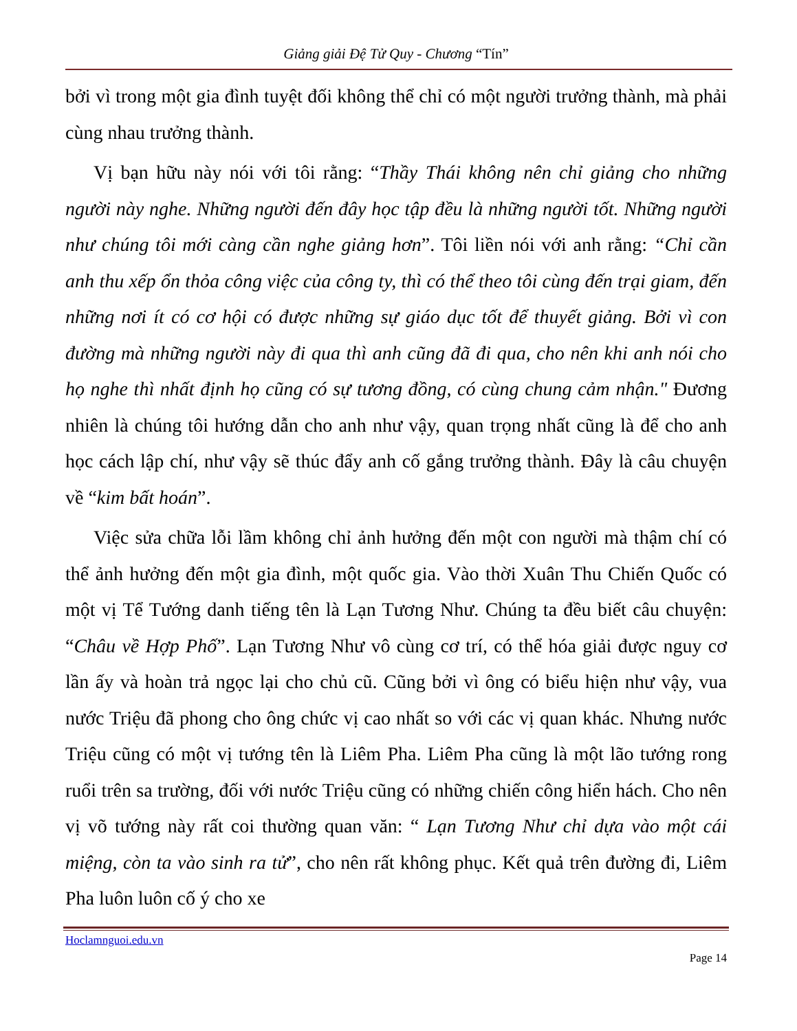Giảng giải Đệ Tử Quy - Chương “Tín”
bởi vì trong một gia đình tuyệt đối không thể chỉ có một người trưởng thành, mà phải cùng nhau trưởng thành.
Vị bạn hữu này nói với tôi rằng: “Thầy Thái không nên chỉ giảng cho những người này nghe. Những người đến đây học tập đều là những người tốt. Những người như chúng tôi mới càng cần nghe giảng hơn”. Tôi liền nói với anh rằng: “Chỉ cần anh thu xếp ổn thỏa công việc của công ty, thì có thể theo tôi cùng đến trại giam, đến những nơi ít có cơ hội có được những sự giáo dục tốt để thuyết giảng. Bởi vì con đường mà những người này đi qua thì anh cũng đã đi qua, cho nên khi anh nói cho họ nghe thì nhất định họ cũng có sự tương đồng, có cùng chung cảm nhận." Đương nhiên là chúng tôi hướng dẫn cho anh như vậy, quan trọng nhất cũng là để cho anh học cách lập chí, như vậy sẽ thúc đẩy anh cố gắng trưởng thành. Đây là câu chuyện về “kim bất hoán”.
Việc sửa chữa lỗi lầm không chỉ ảnh hưởng đến một con người mà thậm chí có thể ảnh hưởng đến một gia đình, một quốc gia. Vào thời Xuân Thu Chiến Quốc có một vị Tể Tướng danh tiếng tên là Lạn Tương Như. Chúng ta đều biết câu chuyện: “Châu về Hợp Phố”. Lạn Tương Như vô cùng cơ trí, có thể hóa giải được nguy cơ lần ấy và hoàn trả ngọc lại cho chủ cũ. Cũng bởi vì ông có biểu hiện như vậy, vua nước Triệu đã phong cho ông chức vị cao nhất so với các vị quan khác. Nhưng nước Triệu cũng có một vị tướng tên là Liêm Pha. Liêm Pha cũng là một lão tướng rong ruổi trên sa trường, đối với nước Triệu cũng có những chiến công hiển hách. Cho nên vị võ tướng này rất coi thường quan văn: “ Lạn Tương Như chỉ dựa vào một cái miệng, còn ta vào sinh ra tử”, cho nên rất không phục. Kết quả trên đường đi, Liêm Pha luôn luôn cố ý cho xe
Hoclamnguoi.edu.vn
Page 14